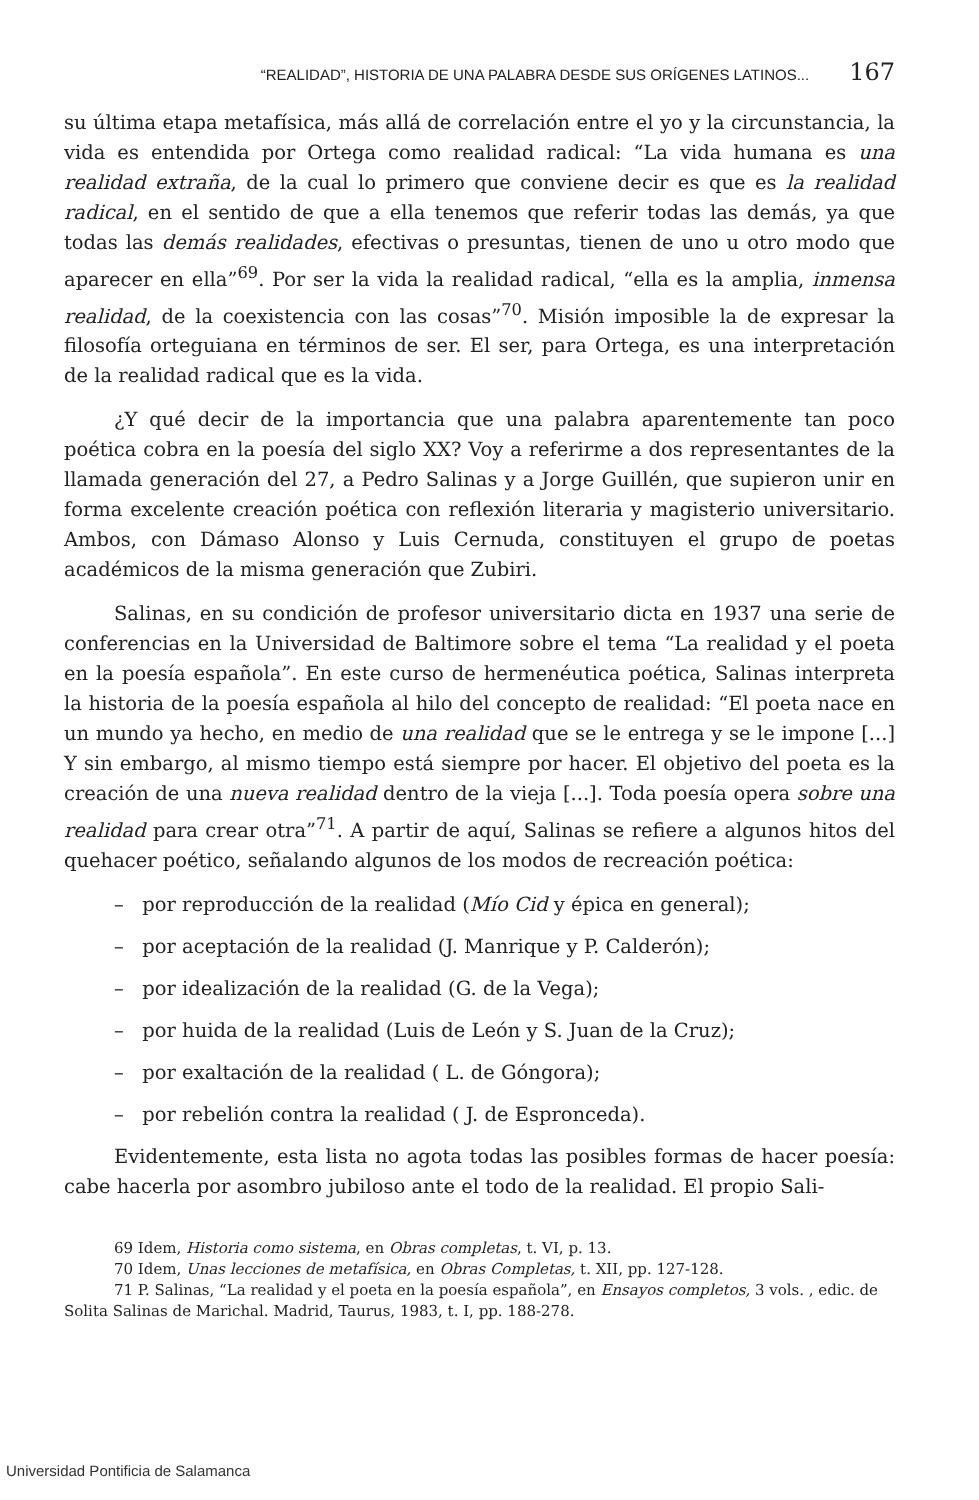“REALIDAD”, HISTORIA DE UNA PALABRA DESDE SUS ORÍGENES LATINOS... 167
su última etapa metafísica, más allá de correlación entre el yo y la circunstancia, la vida es entendida por Ortega como realidad radical: “La vida humana es una realidad extraña, de la cual lo primero que conviene decir es que es la realidad radical, en el sentido de que a ella tenemos que referir todas las demás, ya que todas las demás realidades, efectivas o presuntas, tienen de uno u otro modo que aparecer en ella”<sup>69</sup>. Por ser la vida la realidad radical, “ella es la amplia, inmensa realidad, de la coexistencia con las cosas”<sup>70</sup>. Misión imposible la de expresar la filosofía orteguiana en términos de ser. El ser, para Ortega, es una interpretación de la realidad radical que es la vida.
¿Y qué decir de la importancia que una palabra aparentemente tan poco poética cobra en la poesía del siglo XX? Voy a referirme a dos representantes de la llamada generación del 27, a Pedro Salinas y a Jorge Guillén, que supieron unir en forma excelente creación poética con reflexión literaria y magisterio universitario. Ambos, con Dámaso Alonso y Luis Cernuda, constituyen el grupo de poetas académicos de la misma generación que Zubiri.
Salinas, en su condición de profesor universitario dicta en 1937 una serie de conferencias en la Universidad de Baltimore sobre el tema “La realidad y el poeta en la poesía española”. En este curso de hermenéutica poética, Salinas interpreta la historia de la poesía española al hilo del concepto de realidad: “El poeta nace en un mundo ya hecho, en medio de una realidad que se le entrega y se le impone [...] Y sin embargo, al mismo tiempo está siempre por hacer. El objetivo del poeta es la creación de una nueva realidad dentro de la vieja [...]. Toda poesía opera sobre una realidad para crear otra”<sup>71</sup>. A partir de aquí, Salinas se refiere a algunos hitos del quehacer poético, señalando algunos de los modos de recreación poética:
– por reproducción de la realidad (Mío Cid y épica en general);
– por aceptación de la realidad (J. Manrique y P. Calderón);
– por idealización de la realidad (G. de la Vega);
– por huida de la realidad (Luis de León y S. Juan de la Cruz);
– por exaltación de la realidad ( L. de Góngora);
– por rebelión contra la realidad ( J. de Espronceda).
Evidentemente, esta lista no agota todas las posibles formas de hacer poesía: cabe hacerla por asombro jubiloso ante el todo de la realidad. El propio Sali-
69 Idem, Historia como sistema, en Obras completas, t. VI, p. 13.
70 Idem, Unas lecciones de metafísica, en Obras Completas, t. XII, pp. 127-128.
71 P. Salinas, “La realidad y el poeta en la poesía española”, en Ensayos completos, 3 vols. , edic. de Solita Salinas de Marichal. Madrid, Taurus, 1983, t. I, pp. 188-278.
Universidad Pontificia de Salamanca